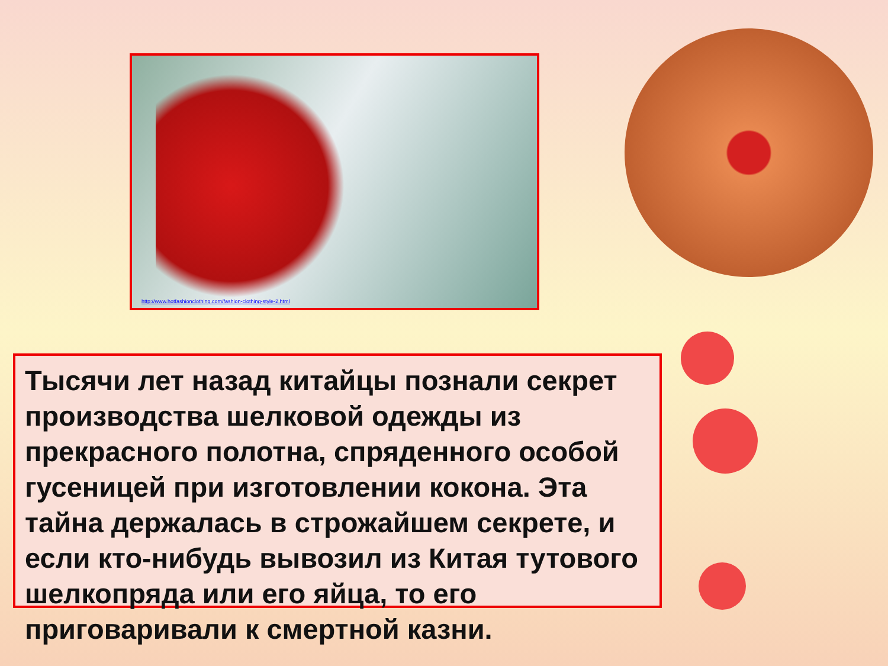http://www.hotfashionclothing.com/fashion-clothing-style-2.html
Тысячи лет назад китайцы познали секрет производства шелковой одежды из прекрасного полотна, спряденного особой гусеницей при изготовлении кокона. Эта тайна держалась в строжайшем секрете, и если кто-нибудь вывозил из Китая тутового шелкопряда или его яйца, то его приговаривали к смертной казни.